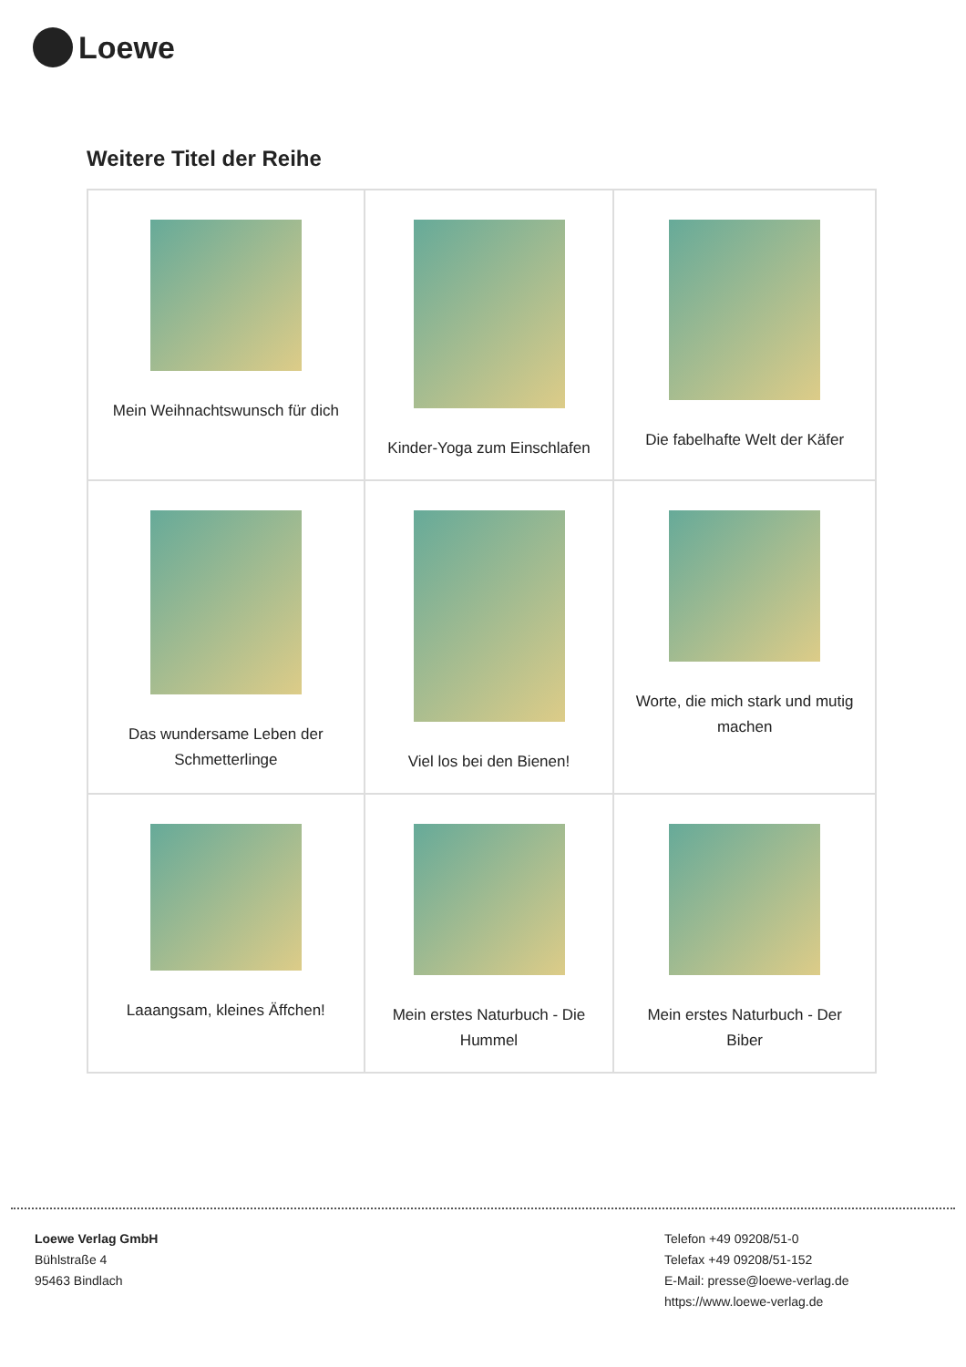Loewe
Weitere Titel der Reihe
| Mein Weihnachtswunsch für dich | Kinder-Yoga zum Einschlafen | Die fabelhafte Welt der Käfer |
| Das wundersame Leben der Schmetterlinge | Viel los bei den Bienen! | Worte, die mich stark und mutig machen |
| Laaangsam, kleines Äffchen! | Mein erstes Naturbuch - Die Hummel | Mein erstes Naturbuch - Der Biber |
Loewe Verlag GmbH
Bühlstraße 4
95463 Bindlach
Telefon +49 09208/51-0
Telefax +49 09208/51-152
E-Mail: presse@loewe-verlag.de
https://www.loewe-verlag.de